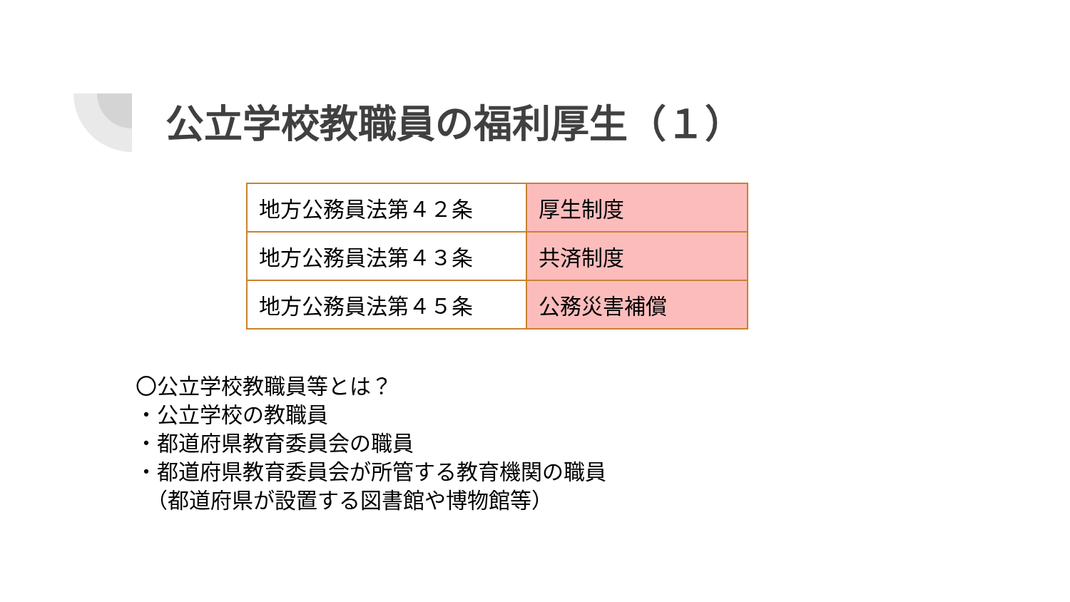公立学校教職員の福利厚生（１）
| 地方公務員法第４２条 | 厚生制度 |
| 地方公務員法第４３条 | 共済制度 |
| 地方公務員法第４５条 | 公務災害補償 |
〇公立学校教職員等とは？ ・公立学校の教職員 ・都道府県教育委員会の職員 ・都道府県教育委員会が所管する教育機関の職員 　（都道府県が設置する図書館や博物館等）